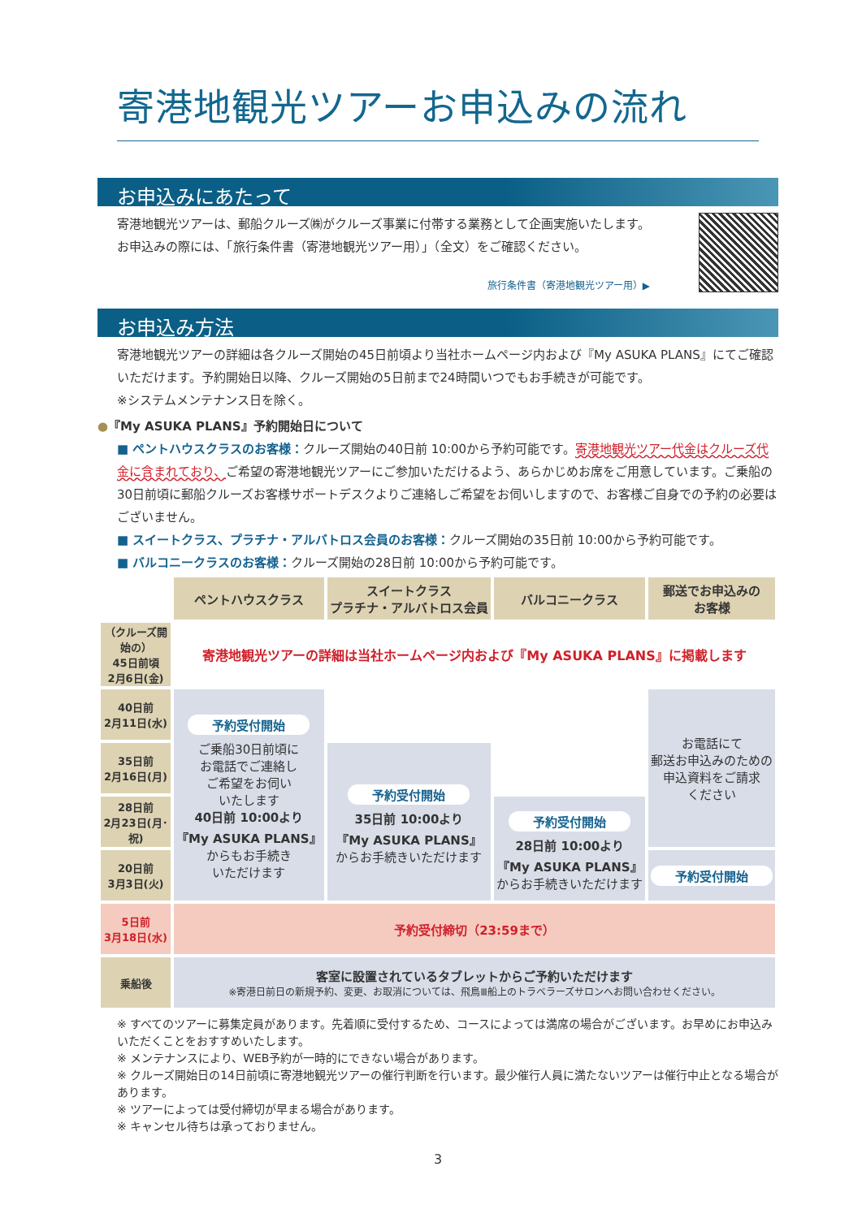寄港地観光ツアーお申込みの流れ
お申込みにあたって
寄港地観光ツアーは、郵船クルーズ㈱がクルーズ事業に付帯する業務として企画実施いたします。
お申込みの際には、「旅行条件書（寄港地観光ツアー用）」（全文）をご確認ください。
旅行条件書（寄港地観光ツアー用）▶
お申込み方法
寄港地観光ツアーの詳細は各クルーズ開始の45日前頃より当社ホームページ内および『My ASUKA PLANS』にてご確認いただけます。予約開始日以降、クルーズ開始の5日前まで24時間いつでもお手続きが可能です。
※システムメンテナンス日を除く。
●『My ASUKA PLANS』予約開始日について
■ ペントハウスクラスのお客様：クルーズ開始の40日前 10:00から予約可能です。寄港地観光ツアー代金はクルーズ代金に含まれており、ご希望の寄港地観光ツアーにご参加いただけるよう、あらかじめお席をご用意しています。ご乗船の30日前頃に郵船クルーズお客様サポートデスクよりご連絡しご希望をお伺いしますので、お客様ご自身での予約の必要はございません。
■ スイートクラス、プラチナ・アルバトロス会員のお客様：クルーズ開始の35日前 10:00から予約可能です。
■ バルコニークラスのお客様：クルーズ開始の28日前 10:00から予約可能です。
| | ペントハウスクラス | スイートクラス プラチナ・アルバトロス会員 | バルコニークラス | 郵送でお申込みの お客様 |
| （クルーズ開始の） 45日前頃 2月6日(金) | 寄港地観光ツアーの詳細は当社ホームページ内および『My ASUKA PLANS』に掲載します | | | |
| 40日前 2月11日(水) | 予約受付開始 ご乗船30日前頃に お電話でご連絡し ご希望をお伺い いたします 40日前 10:00より 『My ASUKA PLANS』 からもお手続き いただけます | | | お電話にて 郵送お申込みのための 申込資料をご請求 ください |
| 35日前 2月16日(月) | | 予約受付開始 35日前 10:00より 『My ASUKA PLANS』 からお手続きいただけます | | |
| 28日前 2月23日(月･祝) | | | 予約受付開始 28日前 10:00より 『My ASUKA PLANS』 からお手続きいただけます | |
| 20日前 3月3日(火) | | | | 予約受付開始 |
| 5日前 3月18日(水) | 予約受付締切（23:59まで） | | | |
| 乗船後 | 客室に設置されているタブレットからご予約いただけます ※寄港日前日の新規予約、変更、お取消については、飛鳥Ⅲ船上のトラベラーズサロンへお問い合わせください。 | | | |
※ すべてのツアーに募集定員があります。先着順に受付するため、コースによっては満席の場合がございます。お早めにお申込みいただくことをおすすめいたします。
※ メンテナンスにより、WEB予約が一時的にできない場合があります。
※ クルーズ開始日の14日前頃に寄港地観光ツアーの催行判断を行います。最少催行人員に満たないツアーは催行中止となる場合があります。
※ ツアーによっては受付締切が早まる場合があります。
※ キャンセル待ちは承っておりません。
3